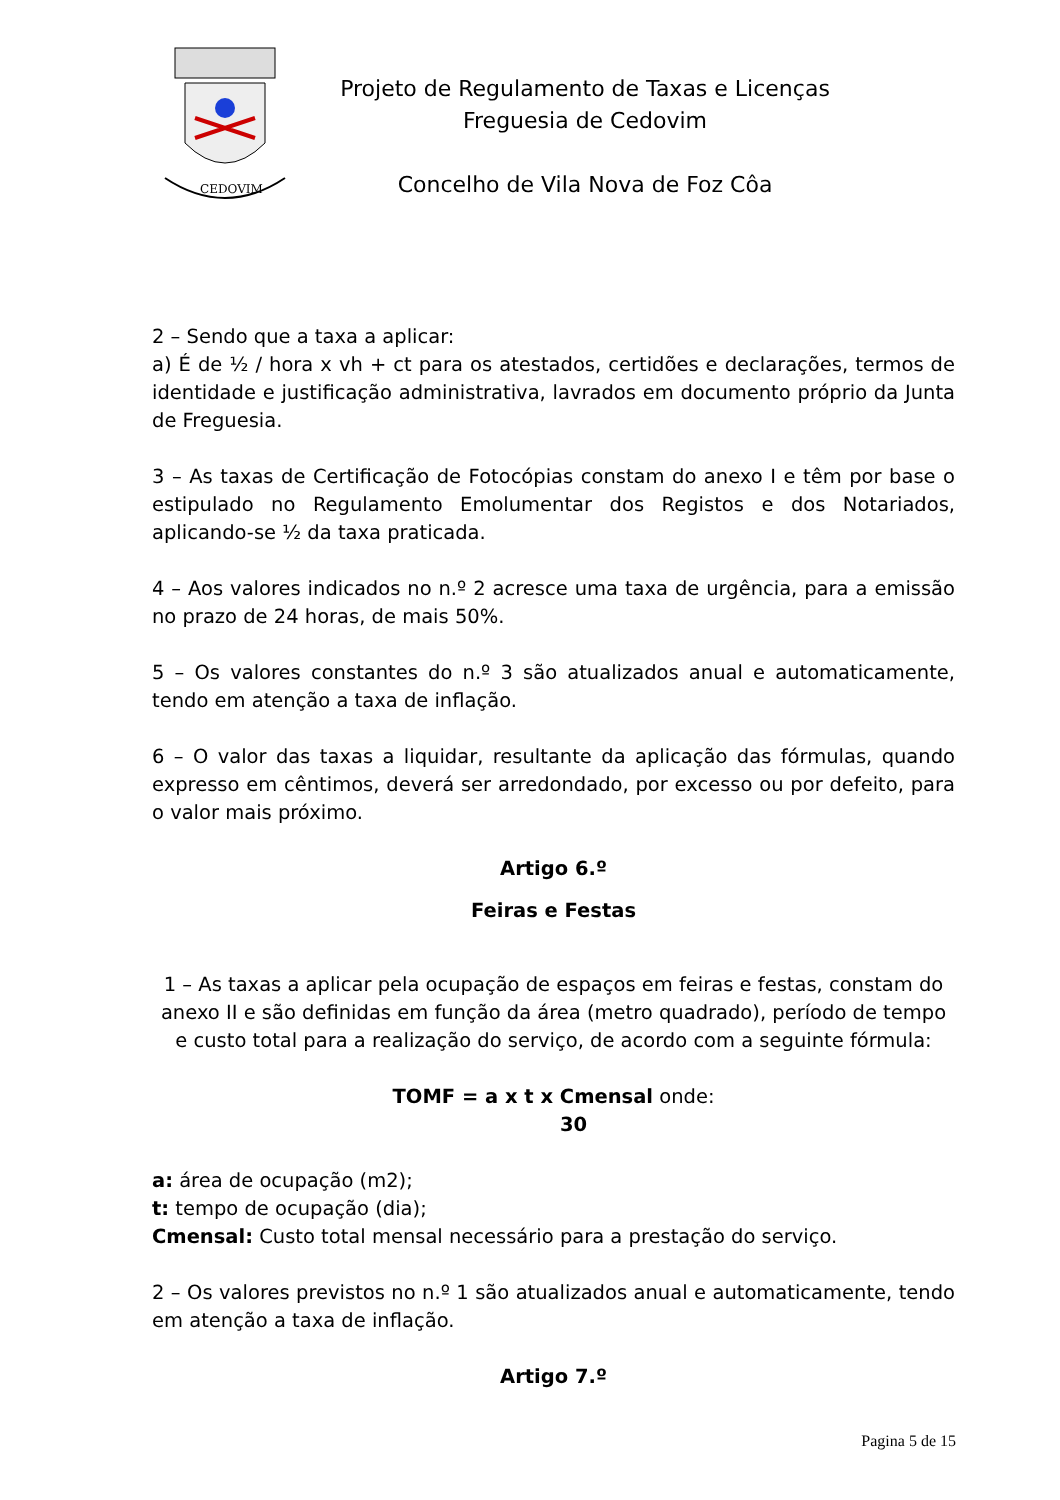CEDOVIM
Projeto de Regulamento de Taxas e Licenças
Freguesia de Cedovim
Concelho de Vila Nova de Foz Côa
2 – Sendo que a taxa a aplicar:
a) É de ½ / hora x vh + ct para os atestados, certidões e declarações, termos de identidade e justificação administrativa, lavrados em documento próprio da Junta de Freguesia.
3 – As taxas de Certificação de Fotocópias constam do anexo I e têm por base o estipulado no Regulamento Emolumentar dos Registos e dos Notariados, aplicando-se ½ da taxa praticada.
4 – Aos valores indicados no n.º 2 acresce uma taxa de urgência, para a emissão no prazo de 24 horas, de mais 50%.
5 – Os valores constantes do n.º 3 são atualizados anual e automaticamente, tendo em atenção a taxa de inflação.
6 – O valor das taxas a liquidar, resultante da aplicação das fórmulas, quando expresso em cêntimos, deverá ser arredondado, por excesso ou por defeito, para o valor mais próximo.
Artigo 6.º
Feiras e Festas
1 – As taxas a aplicar pela ocupação de espaços em feiras e festas, constam do anexo II e são definidas em função da área (metro quadrado), período de tempo e custo total para a realização do serviço, de acordo com a seguinte fórmula:
TOMF = a x t x Cmensal onde:
30
a: área de ocupação (m2);
t: tempo de ocupação (dia);
Cmensal: Custo total mensal necessário para a prestação do serviço.
2 – Os valores previstos no n.º 1 são atualizados anual e automaticamente, tendo em atenção a taxa de inflação.
Artigo 7.º
Pagina 5 de 15